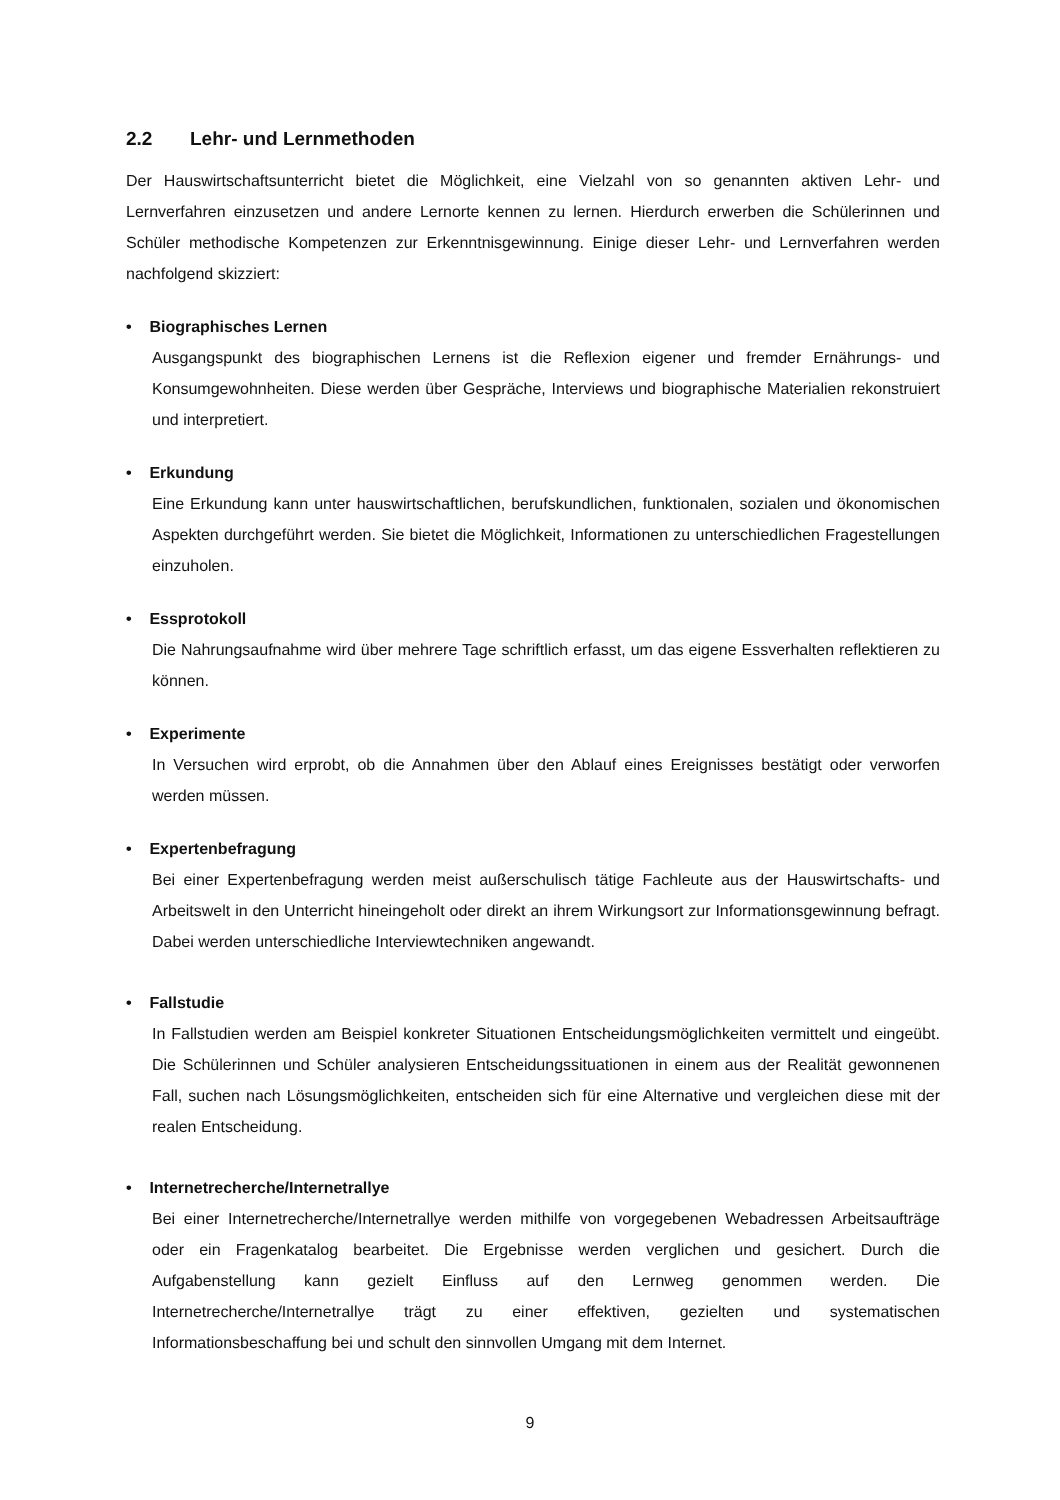2.2 Lehr- und Lernmethoden
Der Hauswirtschaftsunterricht bietet die Möglichkeit, eine Vielzahl von so genannten aktiven Lehr- und Lernverfahren einzusetzen und andere Lernorte kennen zu lernen. Hierdurch erwerben die Schülerinnen und Schüler methodische Kompetenzen zur Erkenntnisgewinnung. Einige dieser Lehr- und Lernverfahren werden nachfolgend skizziert:
• Biographisches Lernen
Ausgangspunkt des biographischen Lernens ist die Reflexion eigener und fremder Ernährungs- und Konsumgewohnheiten. Diese werden über Gespräche, Interviews und biographische Materialien rekonstruiert und interpretiert.
• Erkundung
Eine Erkundung kann unter hauswirtschaftlichen, berufskundlichen, funktionalen, sozialen und ökonomischen Aspekten durchgeführt werden. Sie bietet die Möglichkeit, Informationen zu unterschiedlichen Fragestellungen einzuholen.
• Essprotokoll
Die Nahrungsaufnahme wird über mehrere Tage schriftlich erfasst, um das eigene Essverhalten reflektieren zu können.
• Experimente
In Versuchen wird erprobt, ob die Annahmen über den Ablauf eines Ereignisses bestätigt oder verworfen werden müssen.
• Expertenbefragung
Bei einer Expertenbefragung werden meist außerschulisch tätige Fachleute aus der Hauswirtschafts- und Arbeitswelt in den Unterricht hineingeholt oder direkt an ihrem Wirkungsort zur Informationsgewinnung befragt. Dabei werden unterschiedliche Interviewtechniken angewandt.
• Fallstudie
In Fallstudien werden am Beispiel konkreter Situationen Entscheidungsmöglichkeiten vermittelt und eingeübt. Die Schülerinnen und Schüler analysieren Entscheidungssituationen in einem aus der Realität gewonnenen Fall, suchen nach Lösungsmöglichkeiten, entscheiden sich für eine Alternative und vergleichen diese mit der realen Entscheidung.
• Internetrecherche/Internetrallye
Bei einer Internetrecherche/Internetrallye werden mithilfe von vorgegebenen Webadressen Arbeitsaufträge oder ein Fragenkatalog bearbeitet. Die Ergebnisse werden verglichen und gesichert. Durch die Aufgabenstellung kann gezielt Einfluss auf den Lernweg genommen werden. Die Internetrecherche/Internetrallye trägt zu einer effektiven, gezielten und systematischen Informationsbeschaffung bei und schult den sinnvollen Umgang mit dem Internet.
9